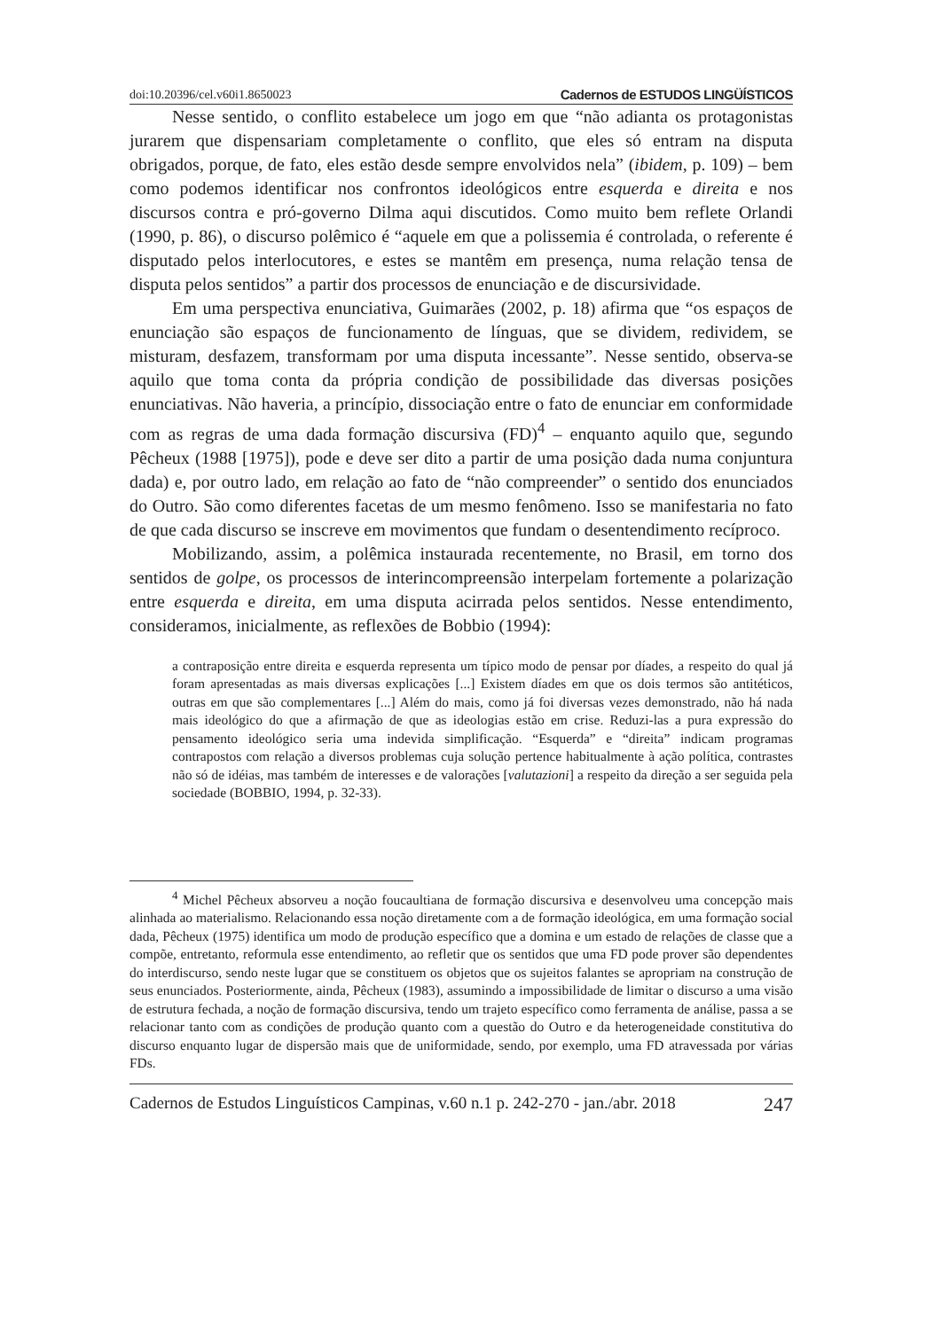doi:10.20396/cel.v60i1.8650023 Cadernos de ESTUDOS LINGÜÍSTICOS
Nesse sentido, o conflito estabelece um jogo em que “não adianta os protagonistas jurarem que dispensariam completamente o conflito, que eles só entram na disputa obrigados, porque, de fato, eles estão desde sempre envolvidos nela” (ibidem, p. 109) – bem como podemos identificar nos confrontos ideológicos entre esquerda e direita e nos discursos contra e pró-governo Dilma aqui discutidos. Como muito bem reflete Orlandi (1990, p. 86), o discurso polêmico é “aquele em que a polissemia é controlada, o referente é disputado pelos interlocutores, e estes se mantêm em presença, numa relação tensa de disputa pelos sentidos” a partir dos processos de enunciação e de discursividade.
Em uma perspectiva enunciativa, Guimarães (2002, p. 18) afirma que “os espaços de enunciação são espaços de funcionamento de línguas, que se dividem, redividem, se misturam, desfazem, transformam por uma disputa incessante”. Nesse sentido, observa-se aquilo que toma conta da própria condição de possibilidade das diversas posições enunciativas. Não haveria, a princípio, dissociação entre o fato de enunciar em conformidade com as regras de uma dada formação discursiva (FD)<sup>4</sup> – enquanto aquilo que, segundo Pêcheux (1988 [1975]), pode e deve ser dito a partir de uma posição dada numa conjuntura dada) e, por outro lado, em relação ao fato de “não compreender” o sentido dos enunciados do Outro. São como diferentes facetas de um mesmo fenômeno. Isso se manifestaria no fato de que cada discurso se inscreve em movimentos que fundam o desentendimento recíproco.
Mobilizando, assim, a polêmica instaurada recentemente, no Brasil, em torno dos sentidos de golpe, os processos de interincompreensão interpelam fortemente a polarização entre esquerda e direita, em uma disputa acirrada pelos sentidos. Nesse entendimento, consideramos, inicialmente, as reflexões de Bobbio (1994):
a contraposição entre direita e esquerda representa um típico modo de pensar por díades, a respeito do qual já foram apresentadas as mais diversas explicações [...] Existem díades em que os dois termos são antitéticos, outras em que são complementares [...] Além do mais, como já foi diversas vezes demonstrado, não há nada mais ideológico do que a afirmação de que as ideologias estão em crise. Reduzi-las a pura expressão do pensamento ideológico seria uma indevida simplificação. “Esquerda” e “direita” indicam programas contrapostos com relação a diversos problemas cuja solução pertence habitualmente à ação política, contrastes não só de idéias, mas também de interesses e de valorações [valutazioni] a respeito da direção a ser seguida pela sociedade (BOBBIO, 1994, p. 32-33).
<sup>4</sup> Michel Pêcheux absorveu a noção foucaultiana de formação discursiva e desenvolveu uma concepção mais alinhada ao materialismo. Relacionando essa noção diretamente com a de formação ideológica, em uma formação social dada, Pêcheux (1975) identifica um modo de produção específico que a domina e um estado de relações de classe que a compõe, entretanto, reformula esse entendimento, ao refletir que os sentidos que uma FD pode prover são dependentes do interdiscurso, sendo neste lugar que se constituem os objetos que os sujeitos falantes se apropriam na construção de seus enunciados. Posteriormente, ainda, Pêcheux (1983), assumindo a impossibilidade de limitar o discurso a uma visão de estrutura fechada, a noção de formação discursiva, tendo um trajeto específico como ferramenta de análise, passa a se relacionar tanto com as condições de produção quanto com a questão do Outro e da heterogeneidade constitutiva do discurso enquanto lugar de dispersão mais que de uniformidade, sendo, por exemplo, uma FD atravessada por várias FDs.
Cadernos de Estudos Linguísticos Campinas, v.60 n.1 p. 242-270 - jan./abr. 2018 247